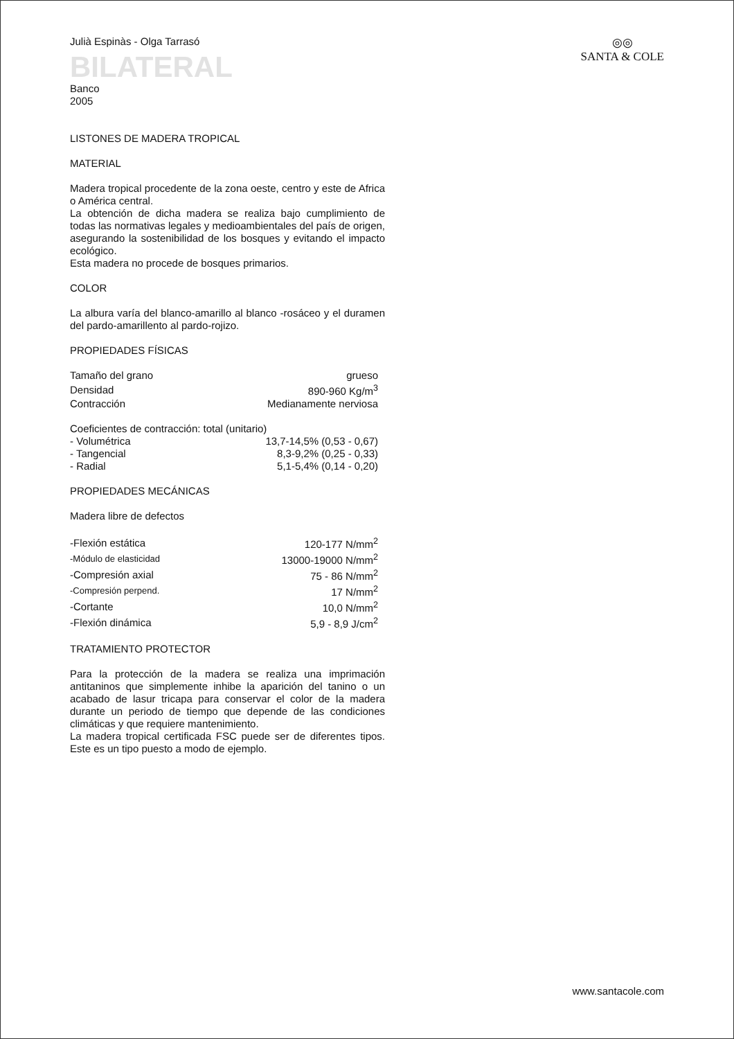◎◎
SANTA & COLE
Julià Espinàs - Olga Tarrasó
BILATERAL
Banco
2005
LISTONES DE MADERA TROPICAL
MATERIAL
Madera tropical procedente de la zona oeste, centro y este de Africa o América central.
La obtención de dicha madera se realiza bajo cumplimiento de todas las normativas legales y medioambientales del país de origen, asegurando la sostenibilidad de los bosques y evitando el impacto ecológico.
Esta madera no procede de bosques primarios.
COLOR
La albura varía del blanco-amarillo al blanco -rosáceo y el duramen del pardo-amarillento al pardo-rojizo.
PROPIEDADES FÍSICAS
| Tamaño del grano | grueso |
| Densidad | 890-960 Kg/m<sup>3</sup> |
| Contracción | Medianamente nerviosa |
| Coeficientes de contracción: total (unitario) | |
| - Volumétrica | 13,7-14,5% (0,53 - 0,67) |
| - Tangencial | 8,3-9,2% (0,25 - 0,33) |
| - Radial | 5,1-5,4% (0,14 - 0,20) |
PROPIEDADES MECÁNICAS
Madera libre de defectos
| -Flexión estática | 120-177 N/mm<sup>2</sup> |
| -Módulo de elasticidad | 13000-19000 N/mm<sup>2</sup> |
| -Compresión axial | 75 - 86 N/mm<sup>2</sup> |
| -Compresión perpend. | 17 N/mm<sup>2</sup> |
| -Cortante | 10,0 N/mm<sup>2</sup> |
| -Flexión dinámica | 5,9 - 8,9 J/cm<sup>2</sup> |
TRATAMIENTO PROTECTOR
Para la protección de la madera se realiza una imprimación antitaninos que simplemente inhibe la aparición del tanino o un acabado de lasur tricapa para conservar el color de la madera durante un periodo de tiempo que depende de las condiciones climáticas y que requiere mantenimiento.
La madera tropical certificada FSC puede ser de diferentes tipos. Este es un tipo puesto a modo de ejemplo.
www.santacole.com